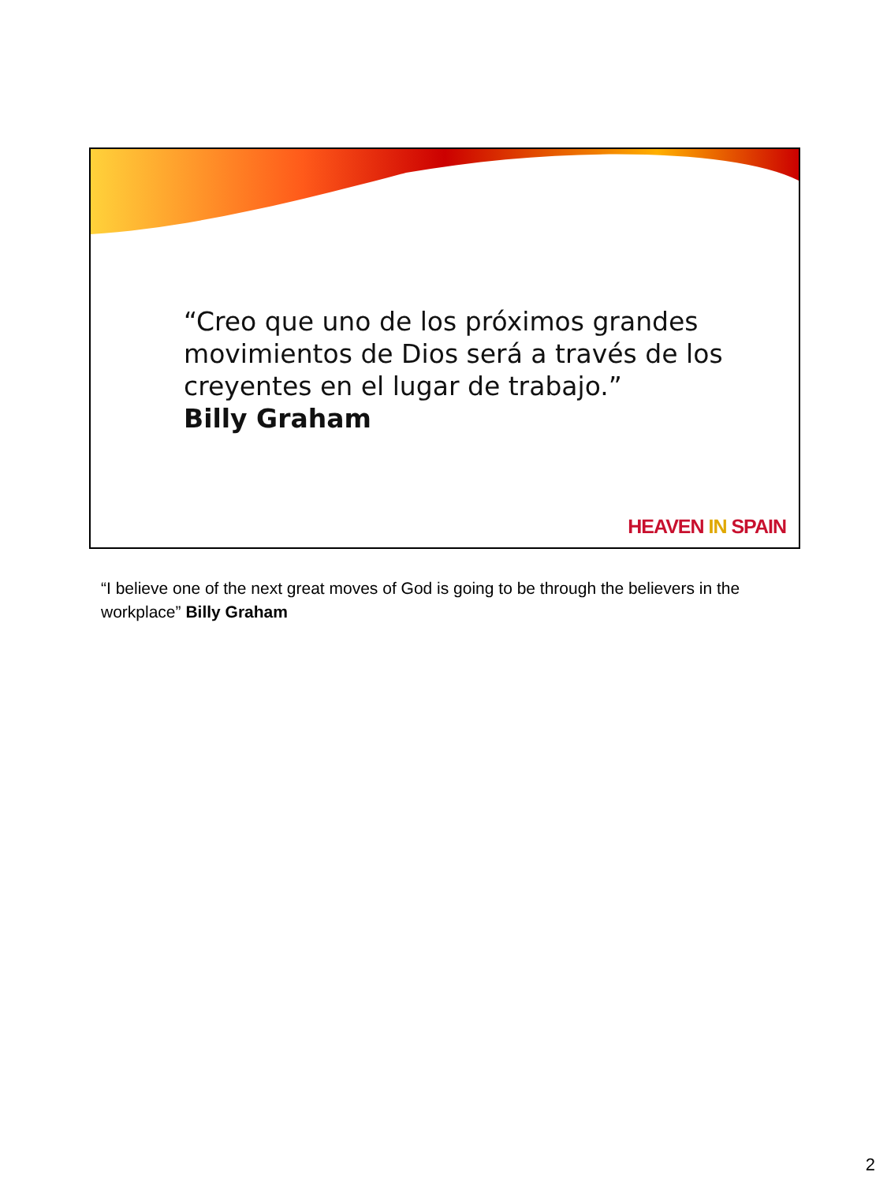“Creo que uno de los próximos grandes movimientos de Dios será a través de los creyentes en el lugar de trabajo.”
Billy Graham
HEAVEN IN SPAIN
“I believe one of the next great moves of God is going to be through the believers in the workplace” Billy Graham
2